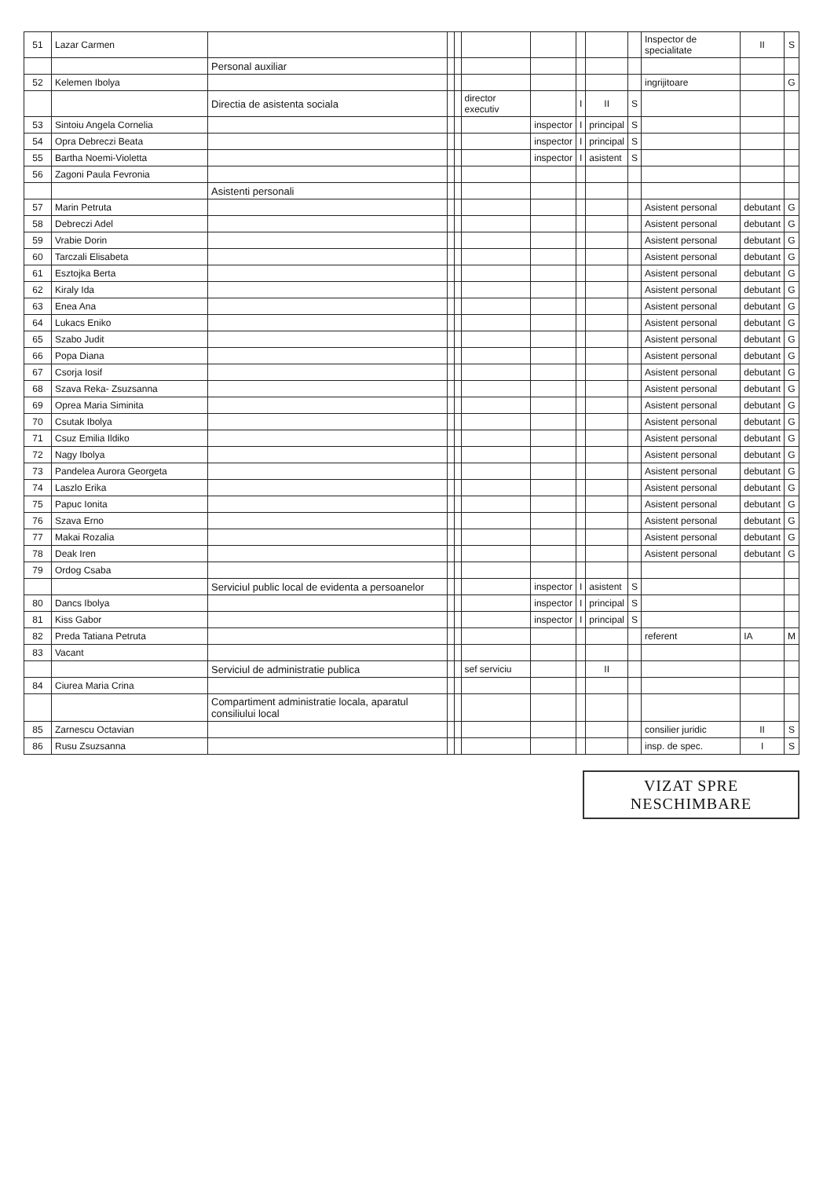| 51 | Lazar Carmen | | | | | | | | | Inspector de specialitate | II | S |
| | | Personal auxiliar | | | | | | | | | | |
| 52 | Kelemen Ibolya | | | | | | | | | ingrijitoare | | G |
| | | Directia de asistenta sociala | | | director executiv | | I | II | S | | | |
| 53 | Sintoiu Angela Cornelia | | | | | inspector | I | principal | S | | | |
| 54 | Opra Debreczi Beata | | | | | inspector | I | principal | S | | | |
| 55 | Bartha Noemi-Violetta | | | | | inspector | I | asistent | S | | | |
| 56 | Zagoni Paula Fevronia | | | | | | | | | | | |
| | | Asistenti personali | | | | | | | | | | |
| 57 | Marin Petruta | | | | | | | | | Asistent personal | debutant | G |
| 58 | Debreczi Adel | | | | | | | | | Asistent personal | debutant | G |
| 59 | Vrabie Dorin | | | | | | | | | Asistent personal | debutant | G |
| 60 | Tarczali Elisabeta | | | | | | | | | Asistent personal | debutant | G |
| 61 | Esztojka Berta | | | | | | | | | Asistent personal | debutant | G |
| 62 | Kiraly Ida | | | | | | | | | Asistent personal | debutant | G |
| 63 | Enea Ana | | | | | | | | | Asistent personal | debutant | G |
| 64 | Lukacs Eniko | | | | | | | | | Asistent personal | debutant | G |
| 65 | Szabo Judit | | | | | | | | | Asistent personal | debutant | G |
| 66 | Popa Diana | | | | | | | | | Asistent personal | debutant | G |
| 67 | Csorja Iosif | | | | | | | | | Asistent personal | debutant | G |
| 68 | Szava Reka- Zsuzsanna | | | | | | | | | Asistent personal | debutant | G |
| 69 | Oprea Maria Siminita | | | | | | | | | Asistent personal | debutant | G |
| 70 | Csutak Ibolya | | | | | | | | | Asistent personal | debutant | G |
| 71 | Csuz Emilia Ildiko | | | | | | | | | Asistent personal | debutant | G |
| 72 | Nagy Ibolya | | | | | | | | | Asistent personal | debutant | G |
| 73 | Pandelea Aurora Georgeta | | | | | | | | | Asistent personal | debutant | G |
| 74 | Laszlo Erika | | | | | | | | | Asistent personal | debutant | G |
| 75 | Papuc Ionita | | | | | | | | | Asistent personal | debutant | G |
| 76 | Szava Erno | | | | | | | | | Asistent personal | debutant | G |
| 77 | Makai Rozalia | | | | | | | | | Asistent personal | debutant | G |
| 78 | Deak Iren | | | | | | | | | Asistent personal | debutant | G |
| 79 | Ordog Csaba | | | | | | | | | | | |
| | | Serviciul public local de evidenta a persoanelor | | | | inspector | I | asistent | S | | | |
| 80 | Dancs Ibolya | | | | | inspector | I | principal | S | | | |
| 81 | Kiss Gabor | | | | | inspector | I | principal | S | | | |
| 82 | Preda Tatiana Petruta | | | | | | | | | referent | IA | M |
| 83 | Vacant | | | | | | | | | | | |
| | | Serviciul de administratie publica | | | sef serviciu | | | II | | | | |
| 84 | Ciurea Maria Crina | | | | | | | | | | | |
| | | Compartiment administratie locala, aparatul consiliului local | | | | | | | | | | |
| 85 | Zarnescu Octavian | | | | | | | | | consilier juridic | II | S |
| 86 | Rusu Zsuzsanna | | | | | | | | | insp. de spec. | I | S |
VIZAT SPRE
NESCHIMBARE